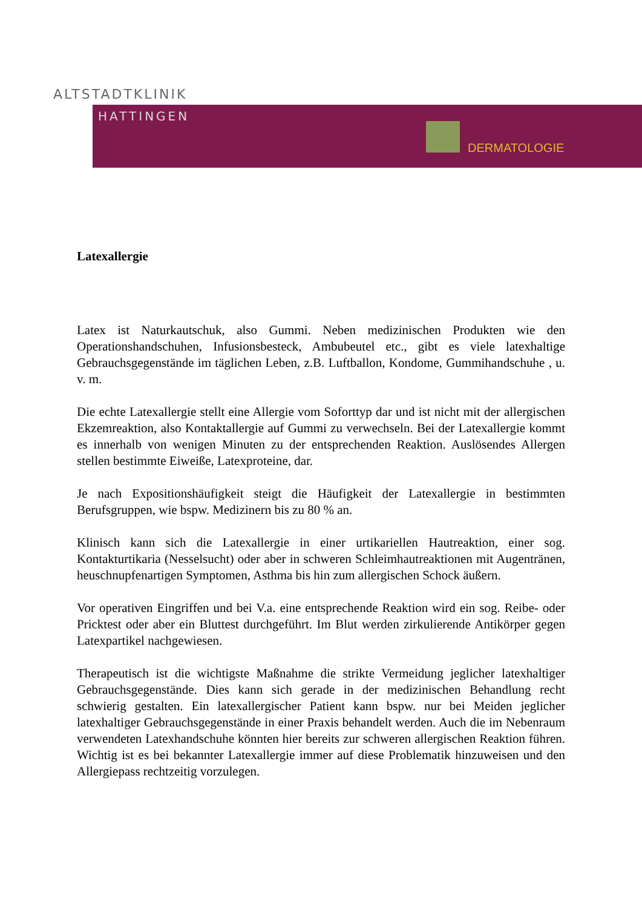ALTSTADTKLINIK
HATTINGEN
DERMATOLOGIE
Latexallergie
Latex ist Naturkautschuk, also Gummi. Neben medizinischen Produkten wie den Operationshandschuhen, Infusionsbesteck, Ambubeutel etc., gibt es viele latexhaltige Gebrauchsgegenstände im täglichen Leben, z.B. Luftballon, Kondome, Gummihandschuhe , u. v. m.
Die echte Latexallergie stellt eine Allergie vom Soforttyp dar und ist nicht mit der allergischen Ekzemreaktion, also Kontaktallergie auf Gummi zu verwechseln. Bei der Latexallergie kommt es innerhalb von wenigen Minuten zu der entsprechenden Reaktion. Auslösendes Allergen stellen bestimmte Eiweiße, Latexproteine, dar.
Je nach Expositionshäufigkeit steigt die Häufigkeit der Latexallergie in bestimmten Berufsgruppen, wie bspw. Medizinern bis zu 80 % an.
Klinisch kann sich die Latexallergie in einer urtikariellen Hautreaktion, einer sog. Kontakturtikaria (Nesselsucht) oder aber in schweren Schleimhautreaktionen mit Augentränen, heuschnupfenartigen Symptomen, Asthma bis hin zum allergischen Schock äußern.
Vor operativen Eingriffen und bei V.a. eine entsprechende Reaktion wird ein sog. Reibe- oder Pricktest oder aber ein Bluttest durchgeführt. Im Blut werden zirkulierende Antikörper gegen Latexpartikel nachgewiesen.
Therapeutisch ist die wichtigste Maßnahme die strikte Vermeidung jeglicher latexhaltiger Gebrauchsgegenstände. Dies kann sich gerade in der medizinischen Behandlung recht schwierig gestalten. Ein latexallergischer Patient kann bspw. nur bei Meiden jeglicher latexhaltiger Gebrauchsgegenstände in einer Praxis behandelt werden. Auch die im Nebenraum verwendeten Latexhandschuhe könnten hier bereits zur schweren allergischen Reaktion führen. Wichtig ist es bei bekannter Latexallergie immer auf diese Problematik hinzuweisen und den Allergiepass rechtzeitig vorzulegen.